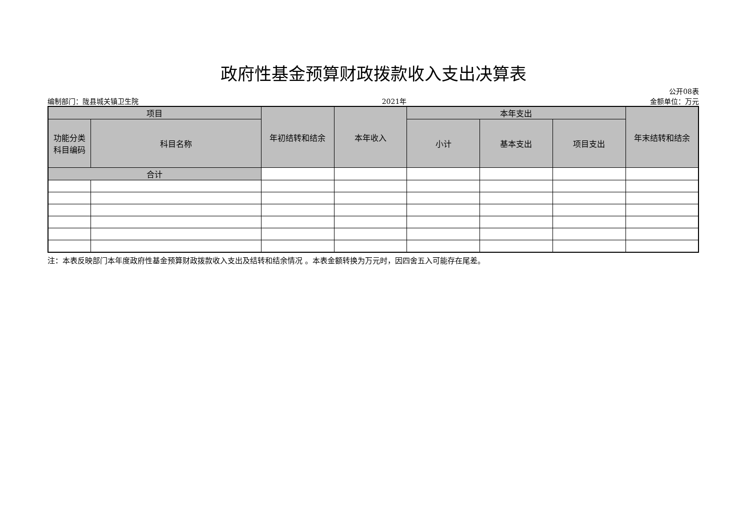政府性基金预算财政拨款收入支出决算表
公开08表
编制部门：陇县城关镇卫生院 2021年 金额单位：万元
| 项目 | | 年初结转和结余 | 本年收入 | 本年支出 | | | 年末结转和结余 |
| --- | --- | --- | --- | --- | --- | --- | --- |
| 功能分类 科目编码 | 科目名称 | | | 小计 | 基本支出 | 项目支出 | |
| 合计 | | | | | | | |
注：本表反映部门本年度政府性基金预算财政拨款收入支出及结转和结余情况 。本表金额转换为万元时，因四舍五入可能存在尾差。